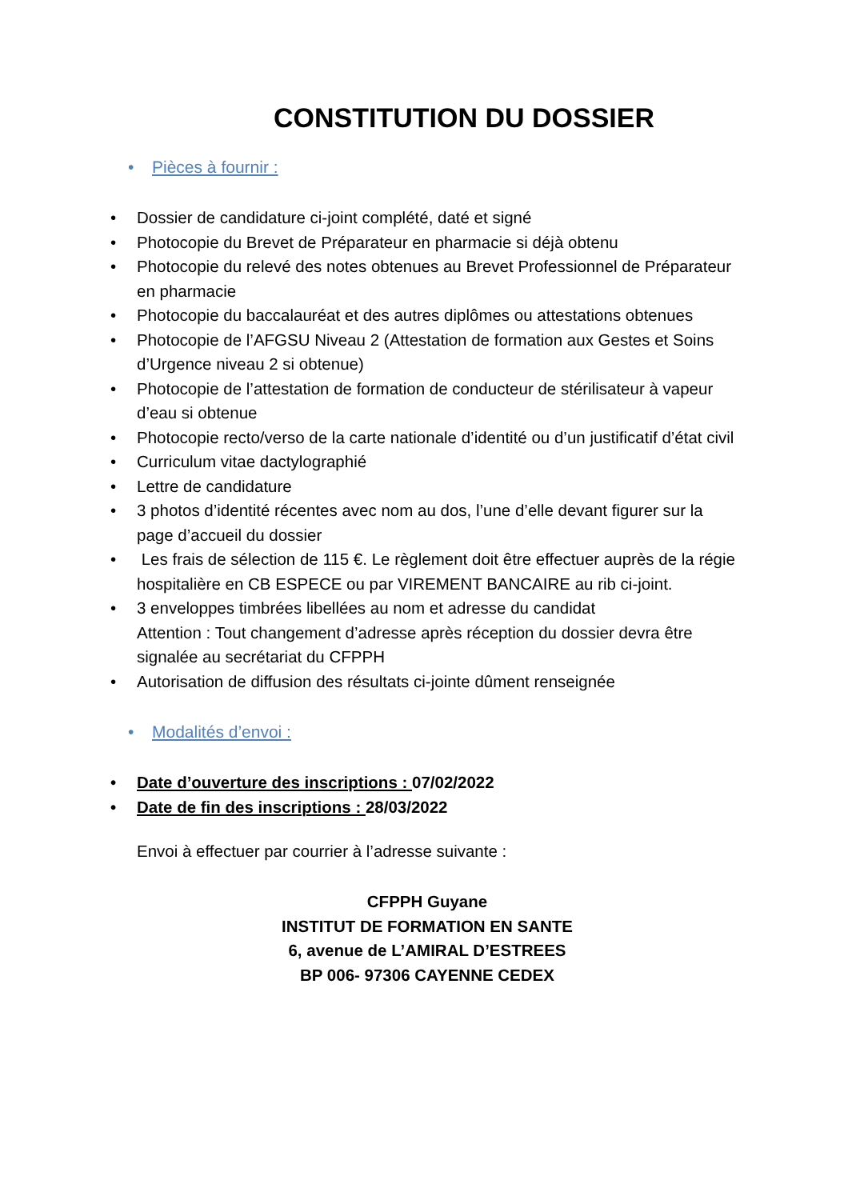CONSTITUTION DU DOSSIER
• Pièces à fournir :
• Dossier de candidature ci-joint complété, daté et signé
• Photocopie du Brevet de Préparateur en pharmacie si déjà obtenu
• Photocopie du relevé des notes obtenues au Brevet Professionnel de Préparateur en pharmacie
• Photocopie du baccalauréat et des autres diplômes ou attestations obtenues
• Photocopie de l’AFGSU Niveau 2 (Attestation de formation aux Gestes et Soins d’Urgence niveau 2 si obtenue)
• Photocopie de l’attestation de formation de conducteur de stérilisateur à vapeur d’eau si obtenue
• Photocopie recto/verso de la carte nationale d’identité ou d’un justificatif d’état civil
• Curriculum vitae dactylographié
• Lettre de candidature
• 3 photos d’identité récentes avec nom au dos, l’une d’elle devant figurer sur la page d’accueil du dossier
• Les frais de sélection de 115 €. Le règlement doit être effectuer auprès de la régie hospitalière en CB ESPECE ou par VIREMENT BANCAIRE au rib ci-joint.
• 3 enveloppes timbrées libellées au nom et adresse du candidat
Attention : Tout changement d’adresse après réception du dossier devra être signalée au secrétariat du CFPPH
• Autorisation de diffusion des résultats ci-jointe dûment renseignée
• Modalités d’envoi :
• Date d’ouverture des inscriptions : 07/02/2022
• Date de fin des inscriptions : 28/03/2022
Envoi à effectuer par courrier à l’adresse suivante :
CFPPH Guyane
INSTITUT DE FORMATION EN SANTE
6, avenue de L’AMIRAL D’ESTREES
BP 006- 97306 CAYENNE CEDEX